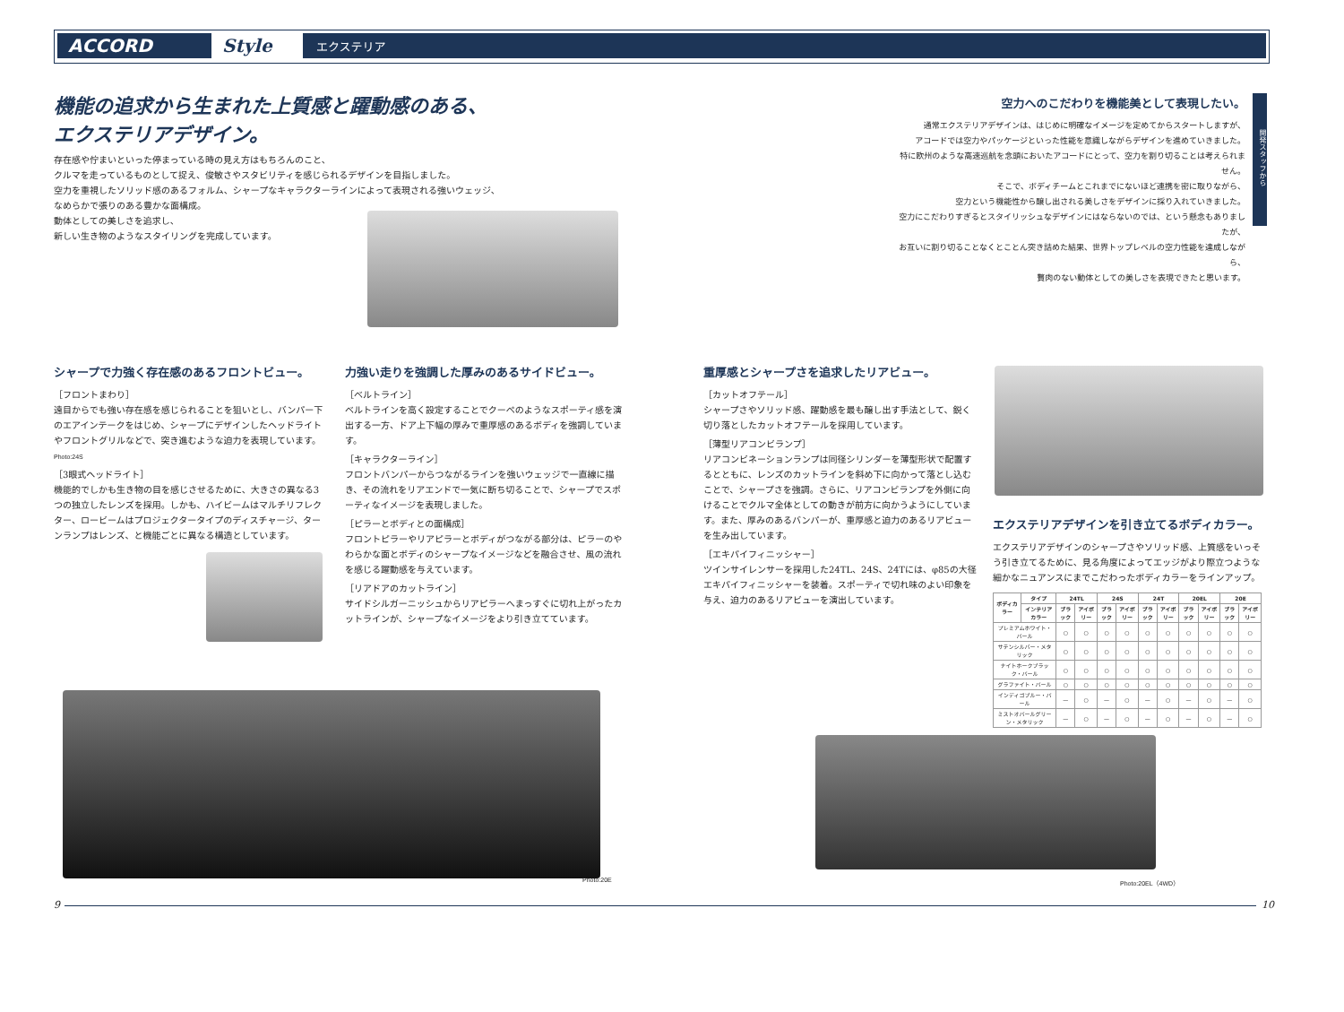ACCORD
Style
エクステリア
機能の追求から生まれた上質感と躍動感のある、
エクステリアデザイン。
存在感や佇まいといった停まっている時の見え方はもちろんのこと、
クルマを走っているものとして捉え、俊敏さやスタビリティを感じられるデザインを目指しました。
空力を重視したソリッド感のあるフォルム、シャープなキャラクターラインによって表現される強いウェッジ、
なめらかで張りのある豊かな面構成。
動体としての美しさを追求し、
新しい生き物のようなスタイリングを完成しています。
空力へのこだわりを機能美として表現したい。
通常エクステリアデザインは、はじめに明確なイメージを定めてからスタートしますが、
アコードでは空力やパッケージといった性能を意識しながらデザインを進めていきました。
特に欧州のような高速巡航を念頭においたアコードにとって、空力を割り切ることは考えられません。
そこで、ボディチームとこれまでにないほど連携を密に取りながら、
空力という機能性から醸し出される美しさをデザインに採り入れていきました。
空力にこだわりすぎるとスタイリッシュなデザインにはならないのでは、という懸念もありましたが、
お互いに割り切ることなくとことん突き詰めた結果、世界トップレベルの空力性能を達成しながら、
贅肉のない動体としての美しさを表現できたと思います。
開発スタッフから
シャープで力強く存在感のあるフロントビュー。
［フロントまわり］
遠目からでも強い存在感を感じられることを狙いとし、バンパー下のエアインテークをはじめ、シャープにデザインしたヘッドライトやフロントグリルなどで、突き進むような迫力を表現しています。 Photo:24S
［3眼式ヘッドライト］
機能的でしかも生き物の目を感じさせるために、大きさの異なる3つの独立したレンズを採用。しかも、ハイビームはマルチリフレクター、ロービームはプロジェクタータイプのディスチャージ、ターンランプはレンズ、と機能ごとに異なる構造としています。
力強い走りを強調した厚みのあるサイドビュー。
［ベルトライン］
ベルトラインを高く設定することでクーペのようなスポーティ感を演出する一方、ドア上下幅の厚みで重厚感のあるボディを強調しています。
［キャラクターライン］
フロントバンパーからつながるラインを強いウェッジで一直線に描き、その流れをリアエンドで一気に断ち切ることで、シャープでスポーティなイメージを表現しました。
［ピラーとボディとの面構成］
フロントピラーやリアピラーとボディがつながる部分は、ピラーのやわらかな面とボディのシャープなイメージなどを融合させ、風の流れを感じる躍動感を与えています。
［リアドアのカットライン］
サイドシルガーニッシュからリアピラーへまっすぐに切れ上がったカットラインが、シャープなイメージをより引き立てています。
重厚感とシャープさを追求したリアビュー。
［カットオフテール］
シャープさやソリッド感、躍動感を最も醸し出す手法として、鋭く切り落としたカットオフテールを採用しています。
［薄型リアコンビランプ］
リアコンビネーションランプは同径シリンダーを薄型形状で配置するとともに、レンズのカットラインを斜め下に向かって落とし込むことで、シャープさを強調。さらに、リアコンビランプを外側に向けることでクルマ全体としての動きが前方に向かうようにしています。また、厚みのあるバンパーが、重厚感と迫力のあるリアビューを生み出しています。
［エキパイフィニッシャー］
ツインサイレンサーを採用した24TL、24S、24Tには、φ85の大径エキパイフィニッシャーを装着。スポーティで切れ味のよい印象を与え、迫力のあるリアビューを演出しています。
エクステリアデザインを引き立てるボディカラー。
エクステリアデザインのシャープさやソリッド感、上質感をいっそう引き立てるために、見る角度によってエッジがより際立つような細かなニュアンスにまでこだわったボディカラーをラインアップ。
| ボディカラー | タイプ | 24TL | | 24S | | 24T | | 20EL | | 20E | |
| --- | --- | --- | --- | --- | --- | --- | --- | --- | --- | --- | --- |
| | インテリアカラー | ブラック | アイボリー | ブラック | アイボリー | ブラック | アイボリー | ブラック | アイボリー | ブラック | アイボリー |
| プレミアムホワイト・パール | | ○ | ○ | ○ | ○ | ○ | ○ | ○ | ○ | ○ | ○ |
| サテンシルバー・メタリック | | ○ | ○ | ○ | ○ | ○ | ○ | ○ | ○ | ○ | ○ |
| ナイトホークブラック・パール | | ○ | ○ | ○ | ○ | ○ | ○ | ○ | ○ | ○ | ○ |
| グラファイト・パール | | ○ | ○ | ○ | ○ | ○ | ○ | ○ | ○ | ○ | ○ |
| インディゴブルー・パール | | — | ○ | — | ○ | — | ○ | — | ○ | — | ○ |
| ミストオパールグリーン・メタリック | | — | ○ | — | ○ | — | ○ | — | ○ | — | ○ |
Photo:20E Photo:20EL（4WD）
9 10